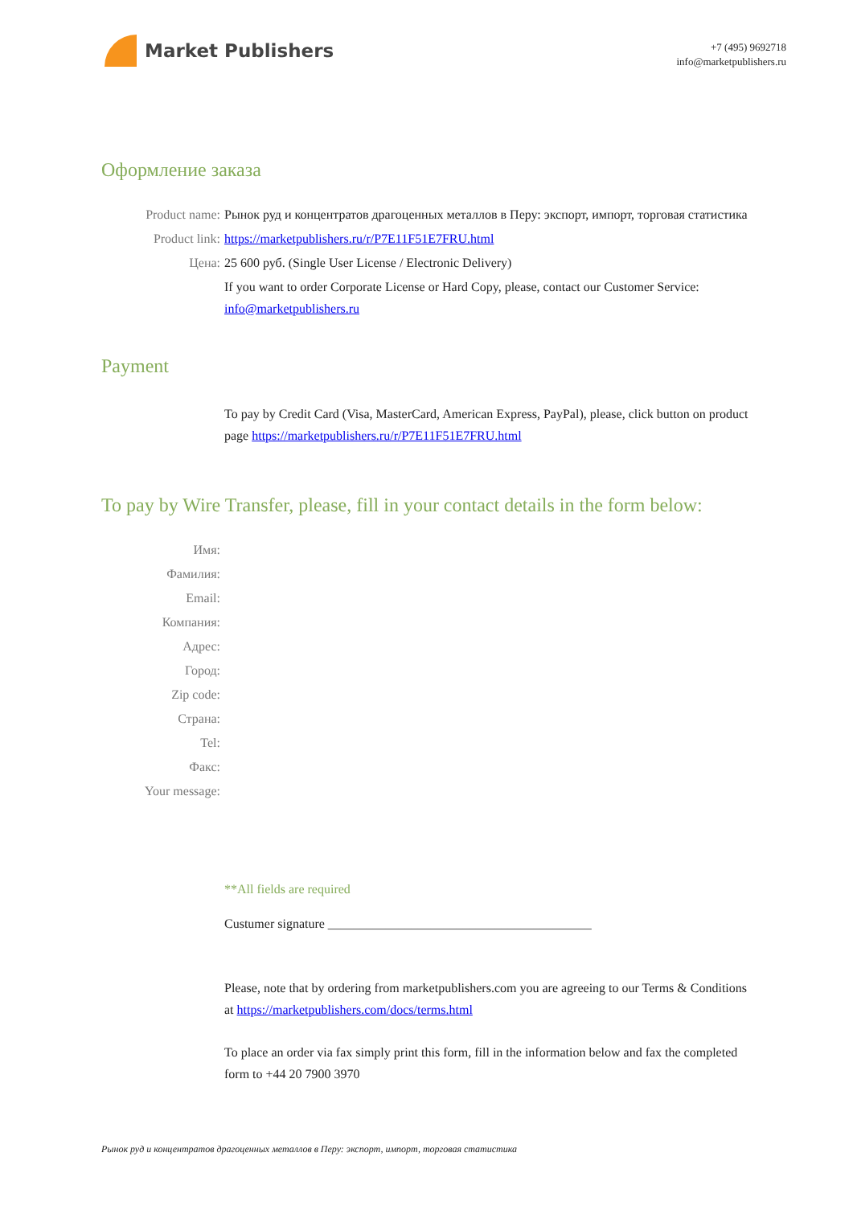Market Publishers
+7 (495) 9692718
info@marketpublishers.ru
Оформление заказа
Product name: Рынок руд и концентратов драгоценных металлов в Перу: экспорт, импорт, торговая статистика
Product link: https://marketpublishers.ru/r/P7E11F51E7FRU.html
Цена: 25 600 руб. (Single User License / Electronic Delivery)
If you want to order Corporate License or Hard Copy, please, contact our Customer Service: info@marketpublishers.ru
Payment
To pay by Credit Card (Visa, MasterCard, American Express, PayPal), please, click button on product page https://marketpublishers.ru/r/P7E11F51E7FRU.html
To pay by Wire Transfer, please, fill in your contact details in the form below:
Имя:
Фамилия:
Email:
Компания:
Адрес:
Город:
Zip code:
Страна:
Tel:
Факс:
Your message:
**All fields are required
Custumer signature _________________________________________
Please, note that by ordering from marketpublishers.com you are agreeing to our Terms & Conditions at https://marketpublishers.com/docs/terms.html
To place an order via fax simply print this form, fill in the information below and fax the completed form to +44 20 7900 3970
Рынок руд и концентратов драгоценных металлов в Перу: экспорт, импорт, торговая статистика